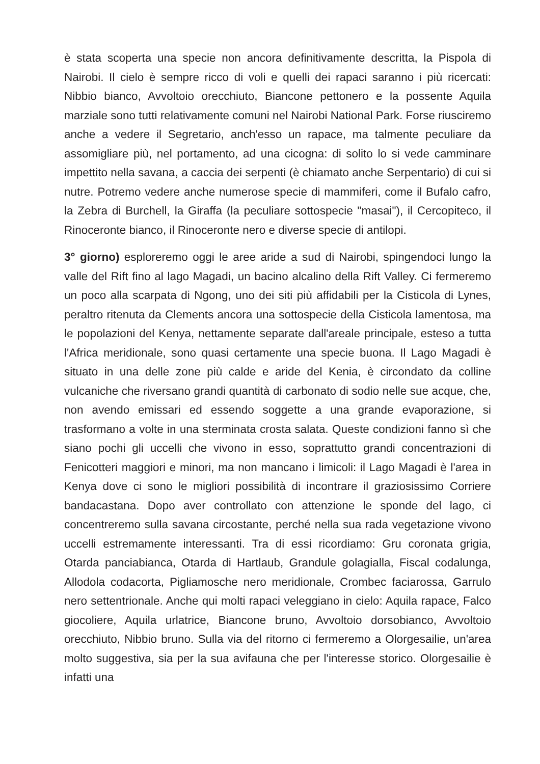è stata scoperta una specie non ancora definitivamente descritta, la Pispola di Nairobi. Il cielo è sempre ricco di voli e quelli dei rapaci saranno i più ricercati: Nibbio bianco, Avvoltoio orecchiuto, Biancone pettonero e la possente Aquila marziale sono tutti relativamente comuni nel Nairobi National Park. Forse riusciremo anche a vedere il Segretario, anch'esso un rapace, ma talmente peculiare da assomigliare più, nel portamento, ad una cicogna: di solito lo si vede camminare impettito nella savana, a caccia dei serpenti (è chiamato anche Serpentario) di cui si nutre. Potremo vedere anche numerose specie di mammiferi, come il Bufalo cafro, la Zebra di Burchell, la Giraffa (la peculiare sottospecie "masai"), il Cercopiteco, il Rinoceronte bianco, il Rinoceronte nero e diverse specie di antilopi.
3° giorno) esploreremo oggi le aree aride a sud di Nairobi, spingendoci lungo la valle del Rift fino al lago Magadi, un bacino alcalino della Rift Valley. Ci fermeremo un poco alla scarpata di Ngong, uno dei siti più affidabili per la Cisticola di Lynes, peraltro ritenuta da Clements ancora una sottospecie della Cisticola lamentosa, ma le popolazioni del Kenya, nettamente separate dall'areale principale, esteso a tutta l'Africa meridionale, sono quasi certamente una specie buona. Il Lago Magadi è situato in una delle zone più calde e aride del Kenia, è circondato da colline vulcaniche che riversano grandi quantità di carbonato di sodio nelle sue acque, che, non avendo emissari ed essendo soggette a una grande evaporazione, si trasformano a volte in una sterminata crosta salata. Queste condizioni fanno sì che siano pochi gli uccelli che vivono in esso, soprattutto grandi concentrazioni di Fenicotteri maggiori e minori, ma non mancano i limicoli: il Lago Magadi è l'area in Kenya dove ci sono le migliori possibilità di incontrare il graziosissimo Corriere bandacastana. Dopo aver controllato con attenzione le sponde del lago, ci concentreremo sulla savana circostante, perché nella sua rada vegetazione vivono uccelli estremamente interessanti. Tra di essi ricordiamo: Gru coronata grigia, Otarda panciabianca, Otarda di Hartlaub, Grandule golagialla, Fiscal codalunga, Allodola codacorta, Pigliamosche nero meridionale, Crombec faciarossa, Garrulo nero settentrionale. Anche qui molti rapaci veleggiano in cielo: Aquila rapace, Falco giocoliere, Aquila urlatrice, Biancone bruno, Avvoltoio dorsobianco, Avvoltoio orecchiuto, Nibbio bruno. Sulla via del ritorno ci fermeremo a Olorgesailie, un'area molto suggestiva, sia per la sua avifauna che per l'interesse storico. Olorgesailie è infatti una